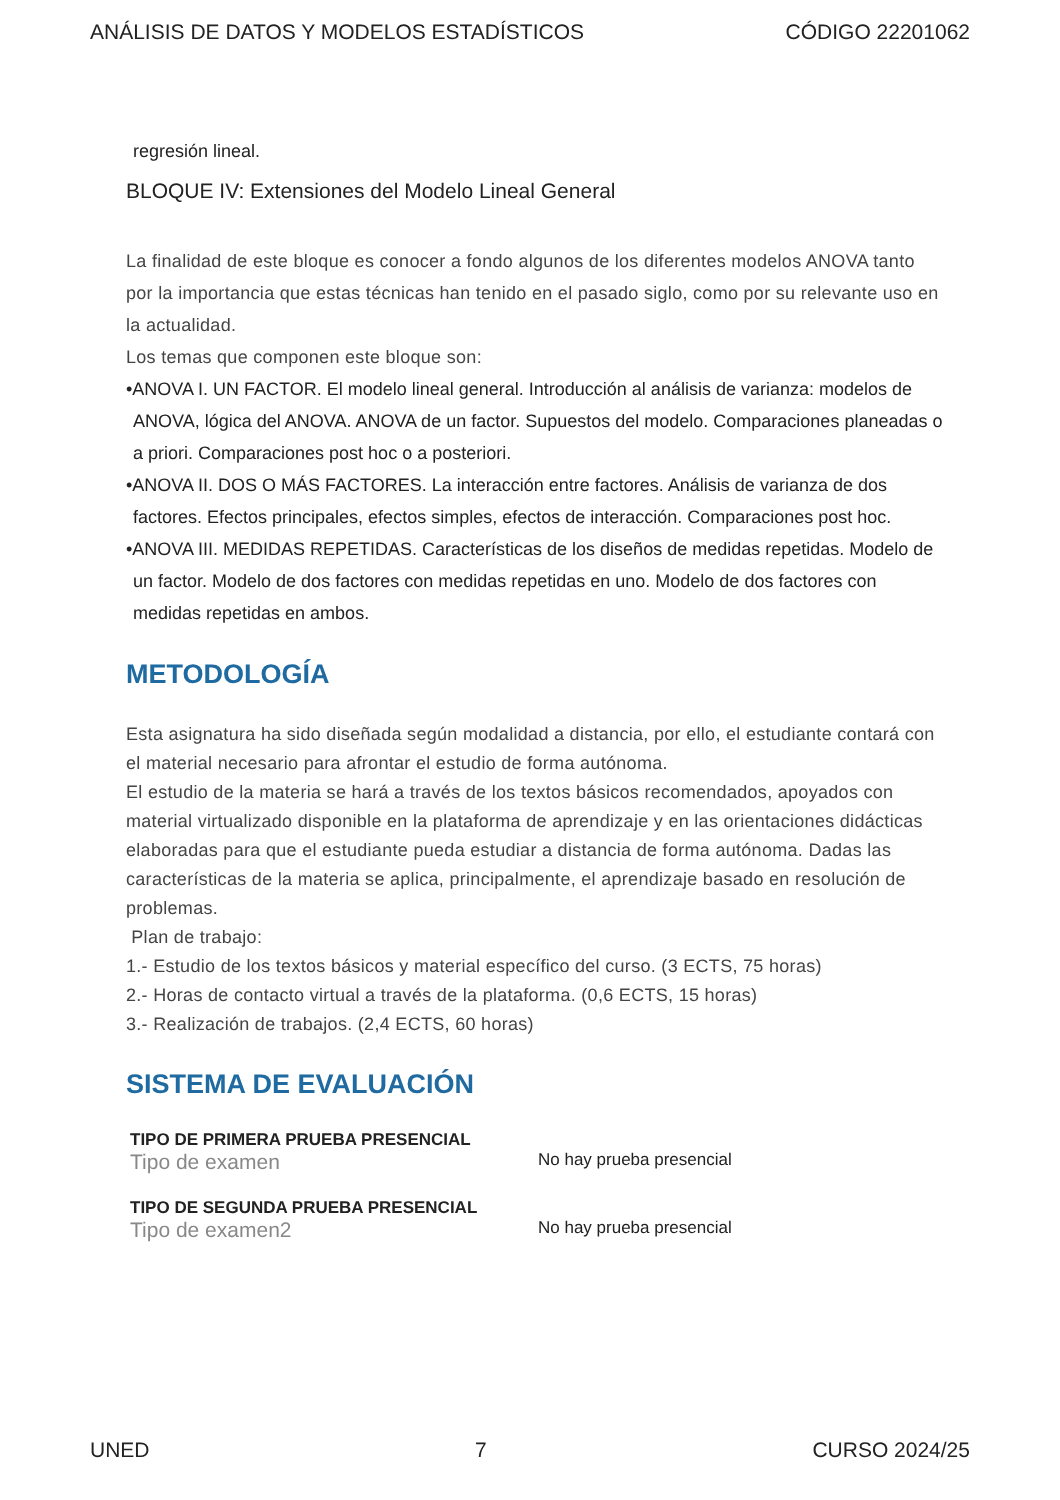ANÁLISIS DE DATOS Y MODELOS ESTADÍSTICOS CÓDIGO 22201062
regresión lineal.
BLOQUE IV: Extensiones del Modelo Lineal General
La finalidad de este bloque es conocer a fondo algunos de los diferentes modelos ANOVA tanto por la importancia que estas técnicas han tenido en el pasado siglo, como por su relevante uso en la actualidad.
Los temas que componen este bloque son:
•ANOVA I. UN FACTOR. El modelo lineal general. Introducción al análisis de varianza: modelos de ANOVA, lógica del ANOVA. ANOVA de un factor. Supuestos del modelo. Comparaciones planeadas o a priori. Comparaciones post hoc o a posteriori.
•ANOVA II. DOS O MÁS FACTORES. La interacción entre factores. Análisis de varianza de dos factores. Efectos principales, efectos simples, efectos de interacción. Comparaciones post hoc.
•ANOVA III. MEDIDAS REPETIDAS. Características de los diseños de medidas repetidas. Modelo de un factor. Modelo de dos factores con medidas repetidas en uno. Modelo de dos factores con medidas repetidas en ambos.
METODOLOGÍA
Esta asignatura ha sido diseñada según modalidad a distancia, por ello, el estudiante contará con el material necesario para afrontar el estudio de forma autónoma.
El estudio de la materia se hará a través de los textos básicos recomendados, apoyados con material virtualizado disponible en la plataforma de aprendizaje y en las orientaciones didácticas elaboradas para que el estudiante pueda estudiar a distancia de forma autónoma. Dadas las características de la materia se aplica, principalmente, el aprendizaje basado en resolución de problemas.
Plan de trabajo:
1.- Estudio de los textos básicos y material específico del curso. (3 ECTS, 75 horas)
2.- Horas de contacto virtual a través de la plataforma. (0,6 ECTS, 15 horas)
3.- Realización de trabajos. (2,4 ECTS, 60 horas)
SISTEMA DE EVALUACIÓN
TIPO DE PRIMERA PRUEBA PRESENCIAL
Tipo de examen
No hay prueba presencial
TIPO DE SEGUNDA PRUEBA PRESENCIAL
Tipo de examen2
No hay prueba presencial
UNED 7 CURSO 2024/25